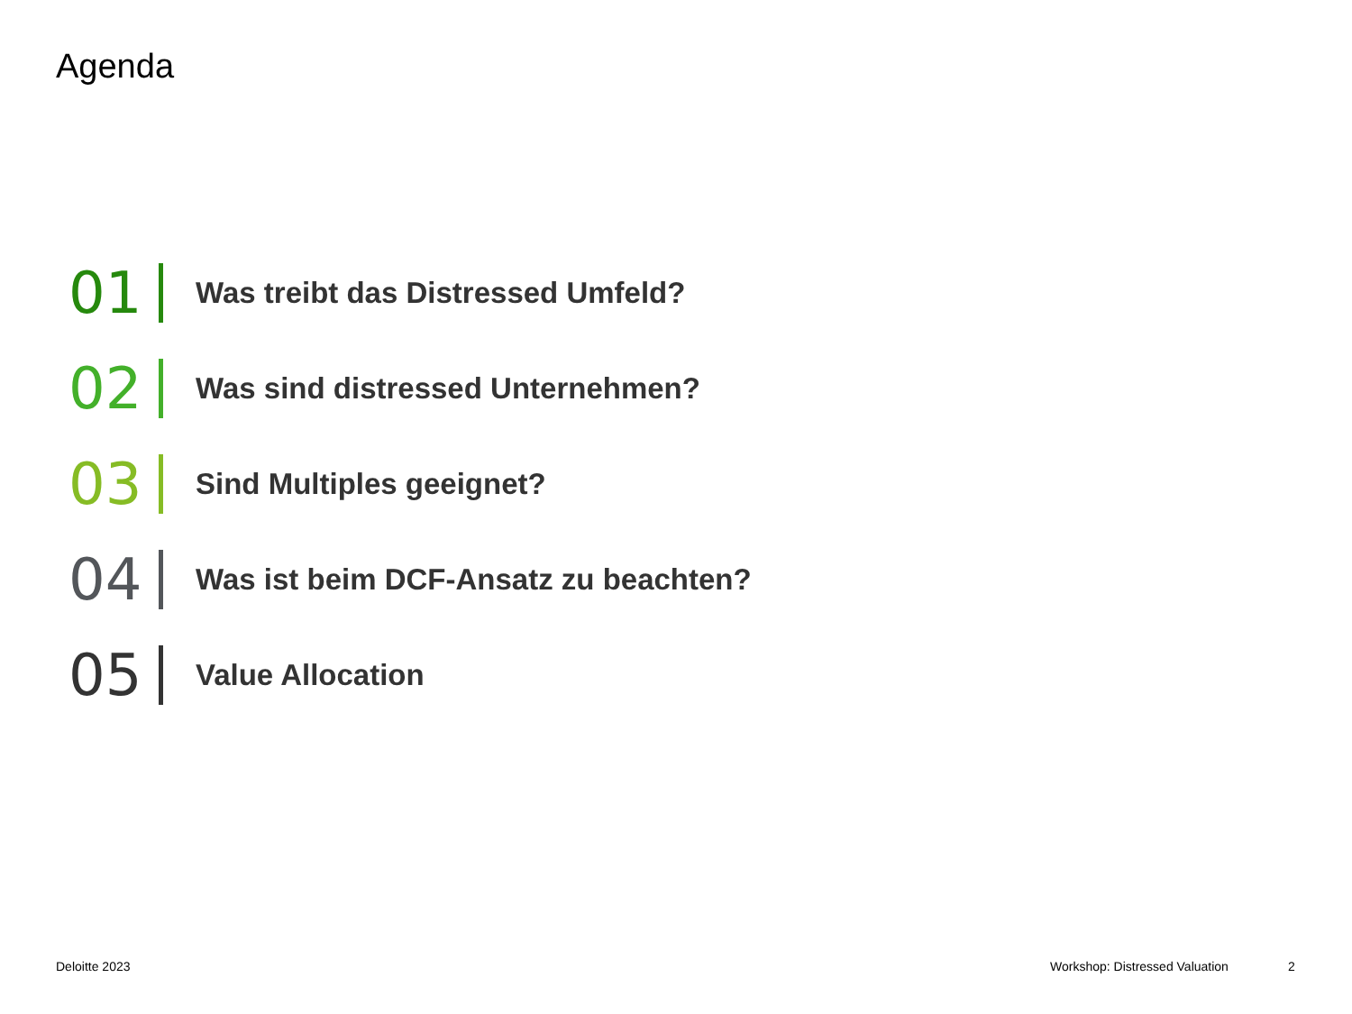Agenda
01 Was treibt das Distressed Umfeld?
02 Was sind distressed Unternehmen?
03 Sind Multiples geeignet?
04 Was ist beim DCF-Ansatz zu beachten?
05 Value Allocation
Deloitte 2023 Workshop: Distressed Valuation 2